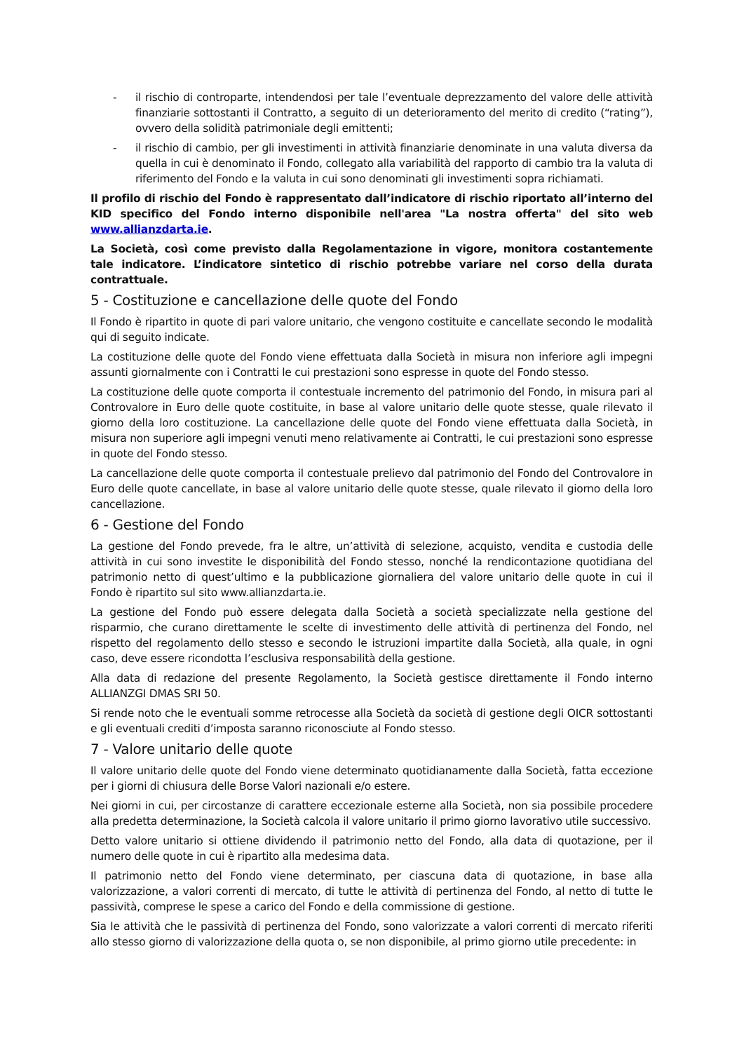- il rischio di controparte, intendendosi per tale l’eventuale deprezzamento del valore delle attività finanziarie sottostanti il Contratto, a seguito di un deterioramento del merito di credito (“rating”), ovvero della solidità patrimoniale degli emittenti;
- il rischio di cambio, per gli investimenti in attività finanziarie denominate in una valuta diversa da quella in cui è denominato il Fondo, collegato alla variabilità del rapporto di cambio tra la valuta di riferimento del Fondo e la valuta in cui sono denominati gli investimenti sopra richiamati.
Il profilo di rischio del Fondo è rappresentato dall’indicatore di rischio riportato all’interno del KID specifico del Fondo interno disponibile nell'area "La nostra offerta" del sito web www.allianzdarta.ie.
La Società, così come previsto dalla Regolamentazione in vigore, monitora costantemente tale indicatore. L’indicatore sintetico di rischio potrebbe variare nel corso della durata contrattuale.
5 - Costituzione e cancellazione delle quote del Fondo
Il Fondo è ripartito in quote di pari valore unitario, che vengono costituite e cancellate secondo le modalità qui di seguito indicate.
La costituzione delle quote del Fondo viene effettuata dalla Società in misura non inferiore agli impegni assunti giornalmente con i Contratti le cui prestazioni sono espresse in quote del Fondo stesso.
La costituzione delle quote comporta il contestuale incremento del patrimonio del Fondo, in misura pari al Controvalore in Euro delle quote costituite, in base al valore unitario delle quote stesse, quale rilevato il giorno della loro costituzione. La cancellazione delle quote del Fondo viene effettuata dalla Società, in misura non superiore agli impegni venuti meno relativamente ai Contratti, le cui prestazioni sono espresse in quote del Fondo stesso.
La cancellazione delle quote comporta il contestuale prelievo dal patrimonio del Fondo del Controvalore in Euro delle quote cancellate, in base al valore unitario delle quote stesse, quale rilevato il giorno della loro cancellazione.
6 - Gestione del Fondo
La gestione del Fondo prevede, fra le altre, un’attività di selezione, acquisto, vendita e custodia delle attività in cui sono investite le disponibilità del Fondo stesso, nonché la rendicontazione quotidiana del patrimonio netto di quest’ultimo e la pubblicazione giornaliera del valore unitario delle quote in cui il Fondo è ripartito sul sito www.allianzdarta.ie.
La gestione del Fondo può essere delegata dalla Società a società specializzate nella gestione del risparmio, che curano direttamente le scelte di investimento delle attività di pertinenza del Fondo, nel rispetto del regolamento dello stesso e secondo le istruzioni impartite dalla Società, alla quale, in ogni caso, deve essere ricondotta l’esclusiva responsabilità della gestione.
Alla data di redazione del presente Regolamento, la Società gestisce direttamente il Fondo interno ALLIANZGI DMAS SRI 50.
Si rende noto che le eventuali somme retrocesse alla Società da società di gestione degli OICR sottostanti e gli eventuali crediti d’imposta saranno riconosciute al Fondo stesso.
7 - Valore unitario delle quote
Il valore unitario delle quote del Fondo viene determinato quotidianamente dalla Società, fatta eccezione per i giorni di chiusura delle Borse Valori nazionali e/o estere.
Nei giorni in cui, per circostanze di carattere eccezionale esterne alla Società, non sia possibile procedere alla predetta determinazione, la Società calcola il valore unitario il primo giorno lavorativo utile successivo.
Detto valore unitario si ottiene dividendo il patrimonio netto del Fondo, alla data di quotazione, per il numero delle quote in cui è ripartito alla medesima data.
Il patrimonio netto del Fondo viene determinato, per ciascuna data di quotazione, in base alla valorizzazione, a valori correnti di mercato, di tutte le attività di pertinenza del Fondo, al netto di tutte le passività, comprese le spese a carico del Fondo e della commissione di gestione.
Sia le attività che le passività di pertinenza del Fondo, sono valorizzate a valori correnti di mercato riferiti allo stesso giorno di valorizzazione della quota o, se non disponibile, al primo giorno utile precedente: in